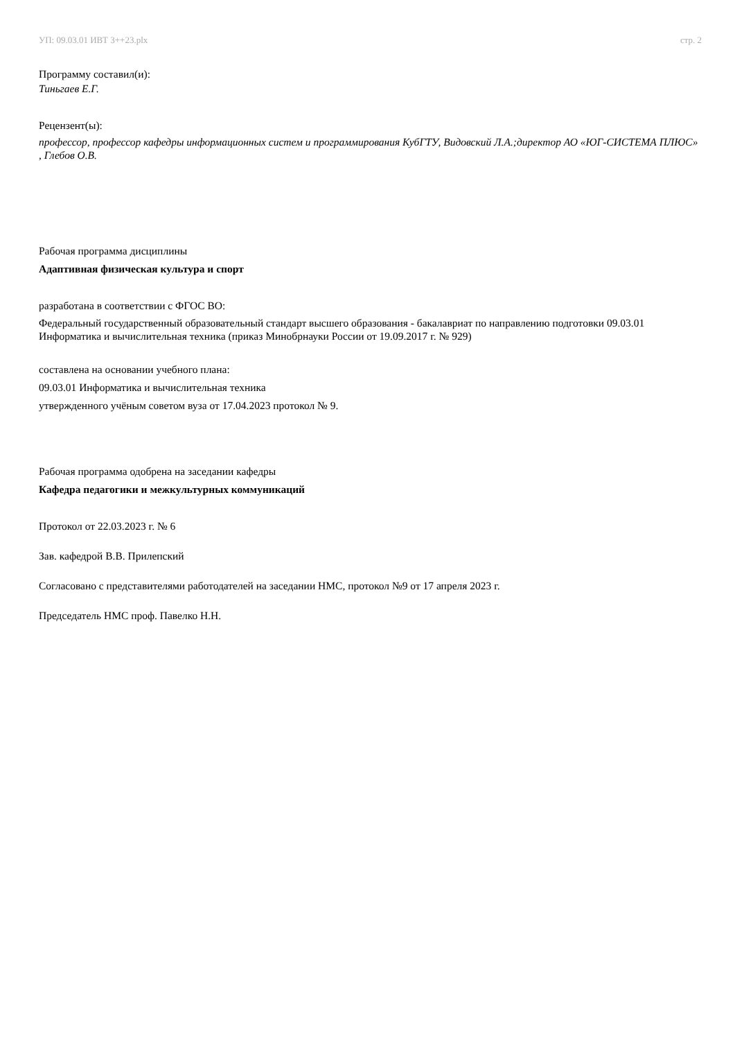УП: 09.03.01 ИВТ 3++23.plx стр. 2
Программу составил(и):
Тиньгаев Е.Г.
Рецензент(ы):
профессор, профессор кафедры информационных систем и программирования КубГТУ, Видовский Л.А.;директор АО «ЮГ-СИСТЕМА ПЛЮС» , Глебов О.В.
Рабочая программа дисциплины
Адаптивная физическая культура и спорт
разработана в соответствии с ФГОС ВО:
Федеральный государственный образовательный стандарт высшего образования - бакалавриат по направлению подготовки 09.03.01 Информатика и вычислительная техника (приказ Минобрнауки России от 19.09.2017 г. № 929)
составлена на основании учебного плана:
09.03.01 Информатика и вычислительная техника
утвержденного учёным советом вуза от 17.04.2023 протокол № 9.
Рабочая программа одобрена на заседании кафедры
Кафедра педагогики и межкультурных коммуникаций
Протокол от 22.03.2023 г. № 6
Зав. кафедрой В.В. Прилепский
Согласовано с представителями работодателей на заседании НМС, протокол №9 от 17 апреля 2023 г.
Председатель НМС проф. Павелко Н.Н.